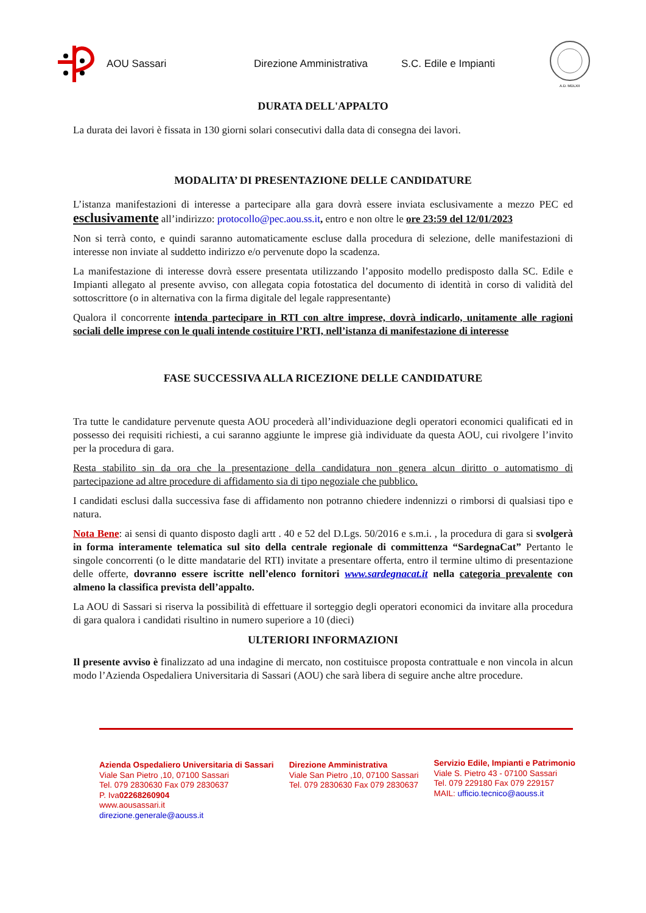AOU Sassari Direzione Amministrativa S.C. Edile e Impianti
A.D. MDLXII
DURATA DELL'APPALTO
La durata dei lavori è fissata in 130 giorni solari consecutivi dalla data di consegna dei lavori.
MODALITA’ DI PRESENTAZIONE DELLE CANDIDATURE
L’istanza manifestazioni di interesse a partecipare alla gara dovrà essere inviata esclusivamente a mezzo PEC ed esclusivamente all’indirizzo: protocollo@pec.aou.ss.it, entro e non oltre le ore 23:59 del 12/01/2023
Non si terrà conto, e quindi saranno automaticamente escluse dalla procedura di selezione, delle manifestazioni di interesse non inviate al suddetto indirizzo e/o pervenute dopo la scadenza.
La manifestazione di interesse dovrà essere presentata utilizzando l’apposito modello predisposto dalla SC. Edile e Impianti allegato al presente avviso, con allegata copia fotostatica del documento di identità in corso di validità del sottoscrittore (o in alternativa con la firma digitale del legale rappresentante)
Qualora il concorrente intenda partecipare in RTI con altre imprese, dovrà indicarlo, unitamente alle ragioni sociali delle imprese con le quali intende costituire l’RTI, nell’istanza di manifestazione di interesse
FASE SUCCESSIVA ALLA RICEZIONE DELLE CANDIDATURE
Tra tutte le candidature pervenute questa AOU procederà all’individuazione degli operatori economici qualificati ed in possesso dei requisiti richiesti, a cui saranno aggiunte le imprese già individuate da questa AOU, cui rivolgere l’invito per la procedura di gara.
Resta stabilito sin da ora che la presentazione della candidatura non genera alcun diritto o automatismo di partecipazione ad altre procedure di affidamento sia di tipo negoziale che pubblico.
I candidati esclusi dalla successiva fase di affidamento non potranno chiedere indennizzi o rimborsi di qualsiasi tipo e natura.
Nota Bene: ai sensi di quanto disposto dagli artt . 40 e 52 del D.Lgs. 50/2016 e s.m.i. , la procedura di gara si svolgerà in forma interamente telematica sul sito della centrale regionale di committenza “SardegnaCat” Pertanto le singole concorrenti (o le ditte mandatarie del RTI) invitate a presentare offerta, entro il termine ultimo di presentazione delle offerte, dovranno essere iscritte nell’elenco fornitori www.sardegnacat.it nella categoria prevalente con almeno la classifica prevista dell’appalto.
La AOU di Sassari si riserva la possibilità di effettuare il sorteggio degli operatori economici da invitare alla procedura di gara qualora i candidati risultino in numero superiore a 10 (dieci)
ULTERIORI INFORMAZIONI
Il presente avviso è finalizzato ad una indagine di mercato, non costituisce proposta contrattuale e non vincola in alcun modo l’Azienda Ospedaliera Universitaria di Sassari (AOU) che sarà libera di seguire anche altre procedure.
Azienda Ospedaliero Universitaria di Sassari
Viale San Pietro ,10, 07100 Sassari
Tel. 079 2830630 Fax 079 2830637
P. Iva02268260904
www.aousassari.it
direzione.generale@aouss.it
Direzione Amministrativa
Viale San Pietro ,10, 07100 Sassari
Tel. 079 2830630 Fax 079 2830637
Servizio Edile, Impianti e Patrimonio
Viale S. Pietro 43 - 07100 Sassari
Tel. 079 229180 Fax 079 229157
MAIL: ufficio.tecnico@aouss.it